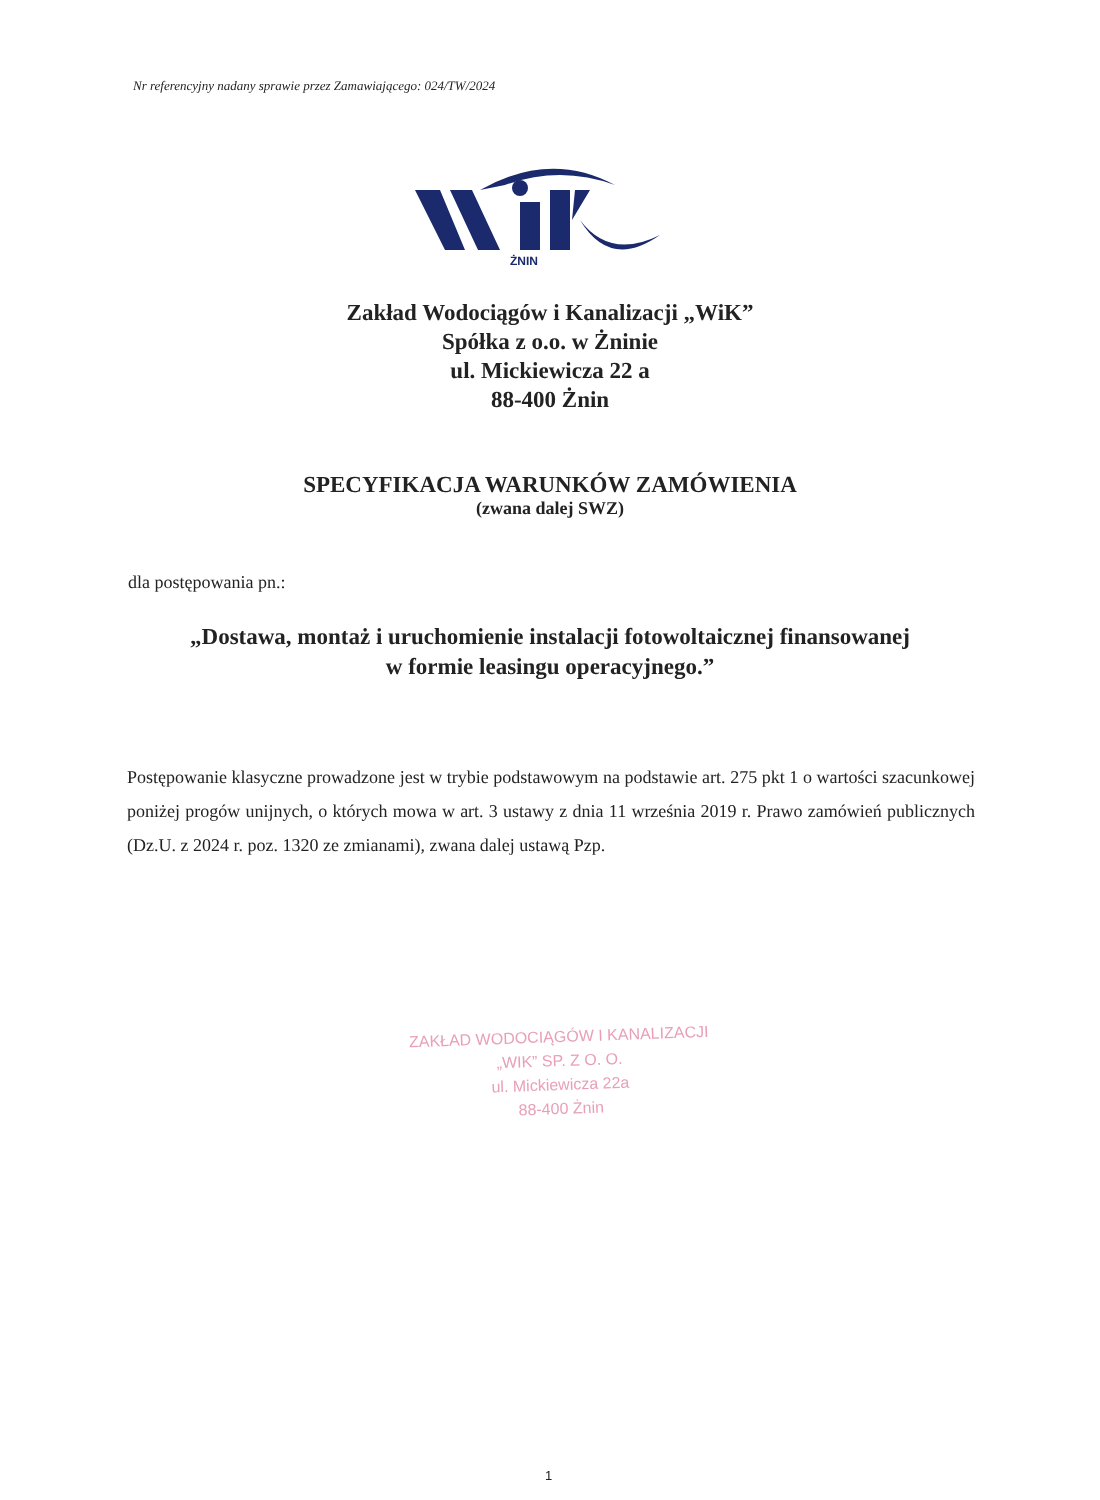Nr referencyjny nadany sprawie przez Zamawiającego: 024/TW/2024
ŻNIN
Zakład Wodociągów i Kanalizacji „WiK”
Spółka z o.o. w Żninie
ul. Mickiewicza 22 a
88-400 Żnin
SPECYFIKACJA WARUNKÓW ZAMÓWIENIA
(zwana dalej SWZ)
dla postępowania pn.:
„Dostawa, montaż i uruchomienie instalacji fotowoltaicznej finansowanej
w formie leasingu operacyjnego.”
Postępowanie klasyczne prowadzone jest w trybie podstawowym na podstawie art. 275 pkt 1 o wartości szacunkowej poniżej progów unijnych, o których mowa w art. 3 ustawy z dnia 11 września 2019 r. Prawo zamówień publicznych (Dz.U. z 2024 r. poz. 1320 ze zmianami), zwana dalej ustawą Pzp.
ZAKŁAD WODOCIĄGÓW I KANALIZACJI
„WIK” SP. Z O. O.
ul. Mickiewicza 22a
88-400 Żnin
1